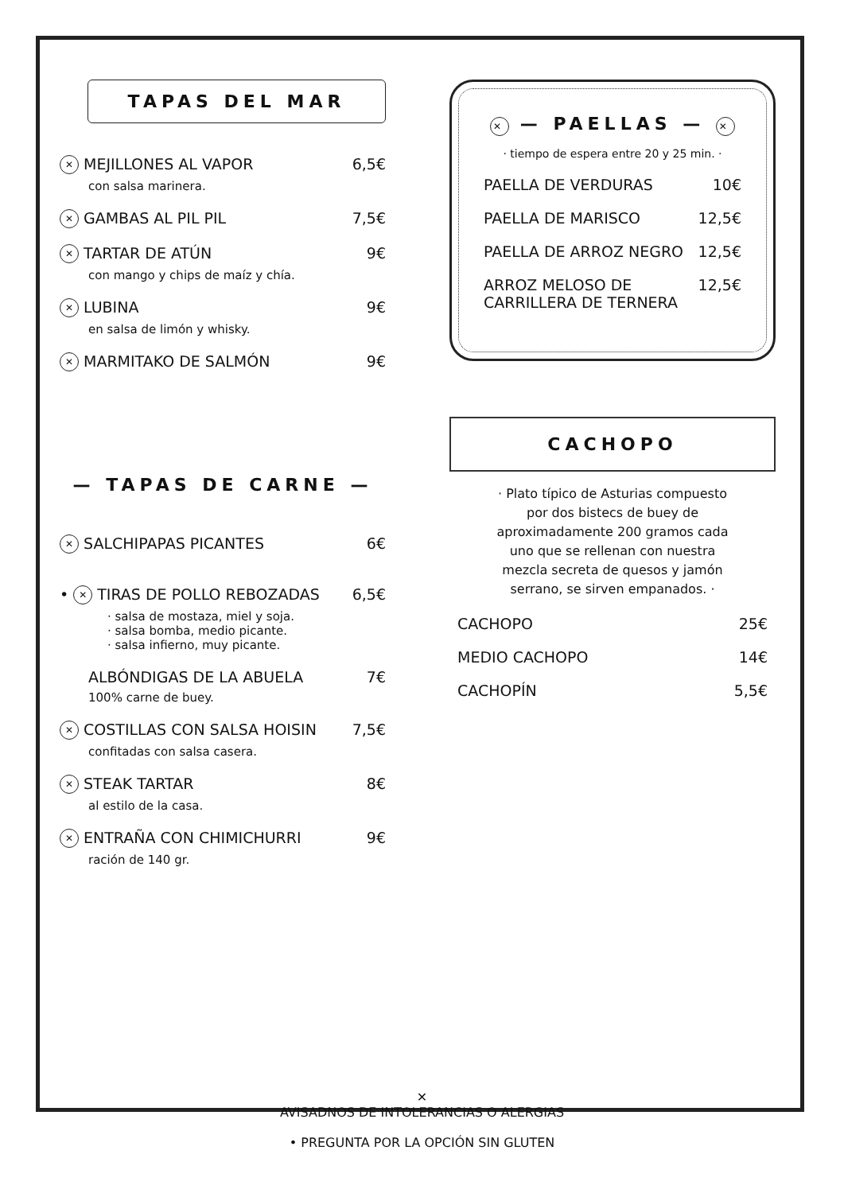TAPAS DEL MAR
✕ MEJILLONES AL VAPOR 6,5€
con salsa marinera.
✕ GAMBAS AL PIL PIL 7,5€
✕ TARTAR DE ATÚN 9€
con mango y chips de maíz y chía.
✕ LUBINA 9€
en salsa de limón y whisky.
✕ MARMITAKO DE SALMÓN 9€
— TAPAS DE CARNE —
✕ SALCHIPAPAS PICANTES 6€
• ✕ TIRAS DE POLLO REBOZADAS 6,5€
· salsa de mostaza, miel y soja.
· salsa bomba, medio picante.
· salsa infierno, muy picante.
ALBÓNDIGAS DE LA ABUELA 7€
100% carne de buey.
✕ COSTILLAS CON SALSA HOISIN 7,5€
confitadas con salsa casera.
✕ STEAK TARTAR 8€
al estilo de la casa.
✕ ENTRAÑA CON CHIMICHURRI 9€
ración de 140 gr.
✕ — PAELLAS — ✕
· tiempo de espera entre 20 y 25 min. ·
PAELLA DE VERDURAS 10€
PAELLA DE MARISCO 12,5€
PAELLA DE ARROZ NEGRO 12,5€
ARROZ MELOSO DE
CARRILLERA DE TERNERA 12,5€
CACHOPO
· Plato típico de Asturias compuesto por dos bistecs de buey de aproximadamente 200 gramos cada uno que se rellenan con nuestra mezcla secreta de quesos y jamón serrano, se sirven empanados. ·
CACHOPO 25€
MEDIO CACHOPO 14€
CACHOPÍN 5,5€
✕
AVISADNOS DE INTOLERANCIAS O ALERGIAS
• PREGUNTA POR LA OPCIÓN SIN GLUTEN